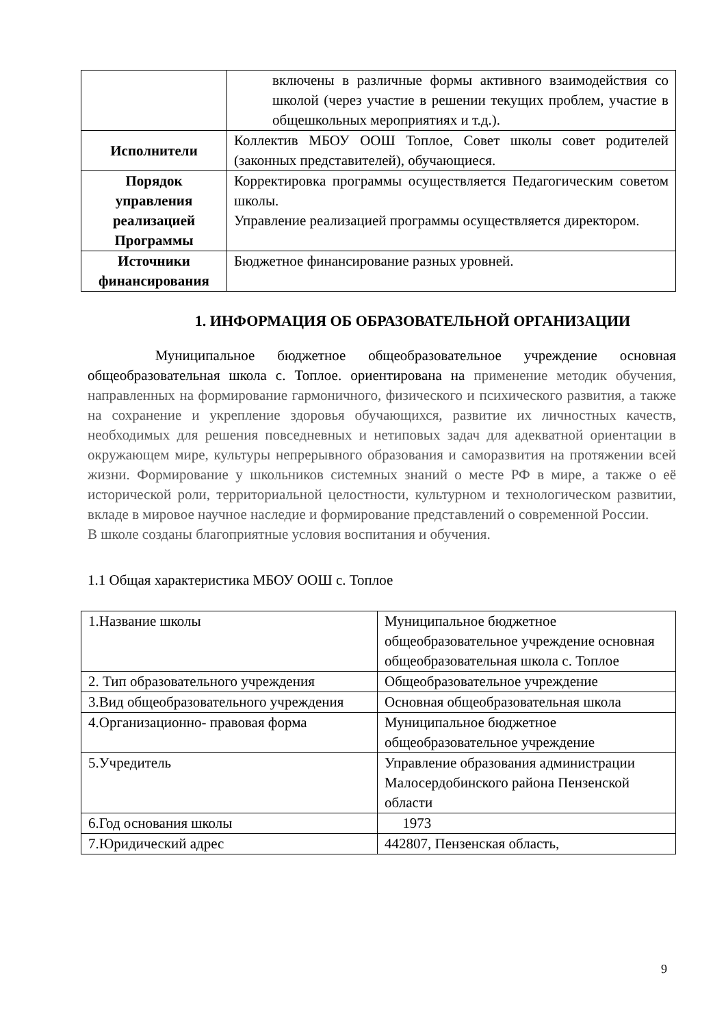| | включены в различные формы активного взаимодействия со школой (через участие в решении текущих проблем, участие в общешкольных мероприятиях и т.д.). |
| Исполнители | Коллектив МБОУ ООШ Топлое, Совет школы совет родителей (законных представителей), обучающиеся. |
| Порядок управления реализацией Программы | Корректировка программы осуществляется Педагогическим советом школы. Управление реализацией программы осуществляется директором. |
| Источники финансирования | Бюджетное финансирование разных уровней. |
1. ИНФОРМАЦИЯ ОБ ОБРАЗОВАТЕЛЬНОЙ ОРГАНИЗАЦИИ
Муниципальное бюджетное общеобразовательное учреждение основная общеобразовательная школа с. Топлое. ориентирована на применение методик обучения, направленных на формирование гармоничного, физического и психического развития, а также на сохранение и укрепление здоровья обучающихся, развитие их личностных качеств, необходимых для решения повседневных и нетиповых задач для адекватной ориентации в окружающем мире, культуры непрерывного образования и саморазвития на протяжении всей жизни. Формирование у школьников системных знаний о месте РФ в мире, а также о её исторической роли, территориальной целостности, культурном и технологическом развитии, вкладе в мировое научное наследие и формирование представлений о современной России.
В школе созданы благоприятные условия воспитания и обучения.
1.1 Общая характеристика МБОУ ООШ с. Топлое
| 1.Название школы | Муниципальное бюджетное общеобразовательное учреждение основная общеобразовательная школа с. Топлое |
| 2. Тип образовательного учреждения | Общеобразовательное учреждение |
| 3.Вид общеобразовательного учреждения | Основная общеобразовательная школа |
| 4.Организационно- правовая форма | Муниципальное бюджетное общеобразовательное учреждение |
| 5.Учредитель | Управление образования администрации Малосердобинского района Пензенской области |
| 6.Год основания школы | 1973 |
| 7.Юридический адрес | 442807, Пензенская область, |
9